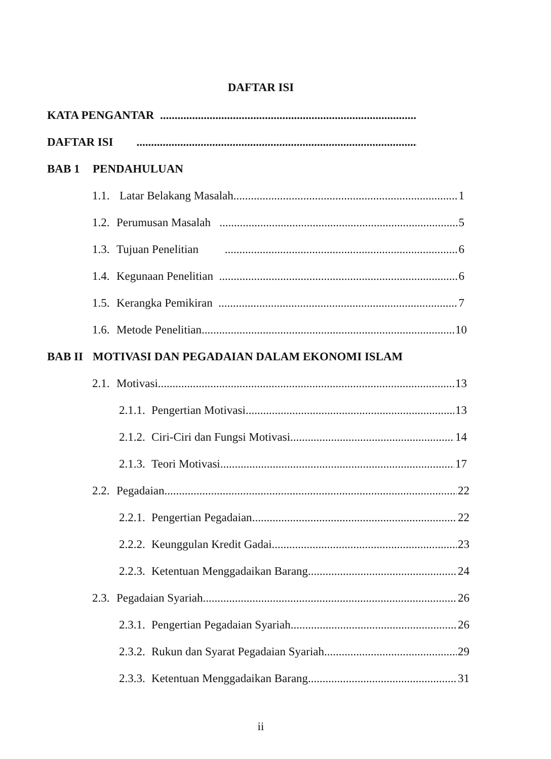DAFTAR ISI
KATA PENGANTAR
DAFTAR ISI
BAB 1 PENDAHULUAN
1.1. Latar Belakang Masalah 1
1.2. Perumusan Masalah 5
1.3. Tujuan Penelitian 6
1.4. Kegunaan Penelitian 6
1.5. Kerangka Pemikiran 7
1.6. Metode Penelitian 10
BAB II MOTIVASI DAN PEGADAIAN DALAM EKONOMI ISLAM
2.1. Motivasi 13
2.1.1. Pengertian Motivasi 13
2.1.2. Ciri-Ciri dan Fungsi Motivasi 14
2.1.3. Teori Motivasi 17
2.2. Pegadaian 22
2.2.1. Pengertian Pegadaian 22
2.2.2. Keunggulan Kredit Gadai 23
2.2.3. Ketentuan Menggadaikan Barang 24
2.3. Pegadaian Syariah 26
2.3.1. Pengertian Pegadaian Syariah 26
2.3.2. Rukun dan Syarat Pegadaian Syariah 29
2.3.3. Ketentuan Menggadaikan Barang 31
ii